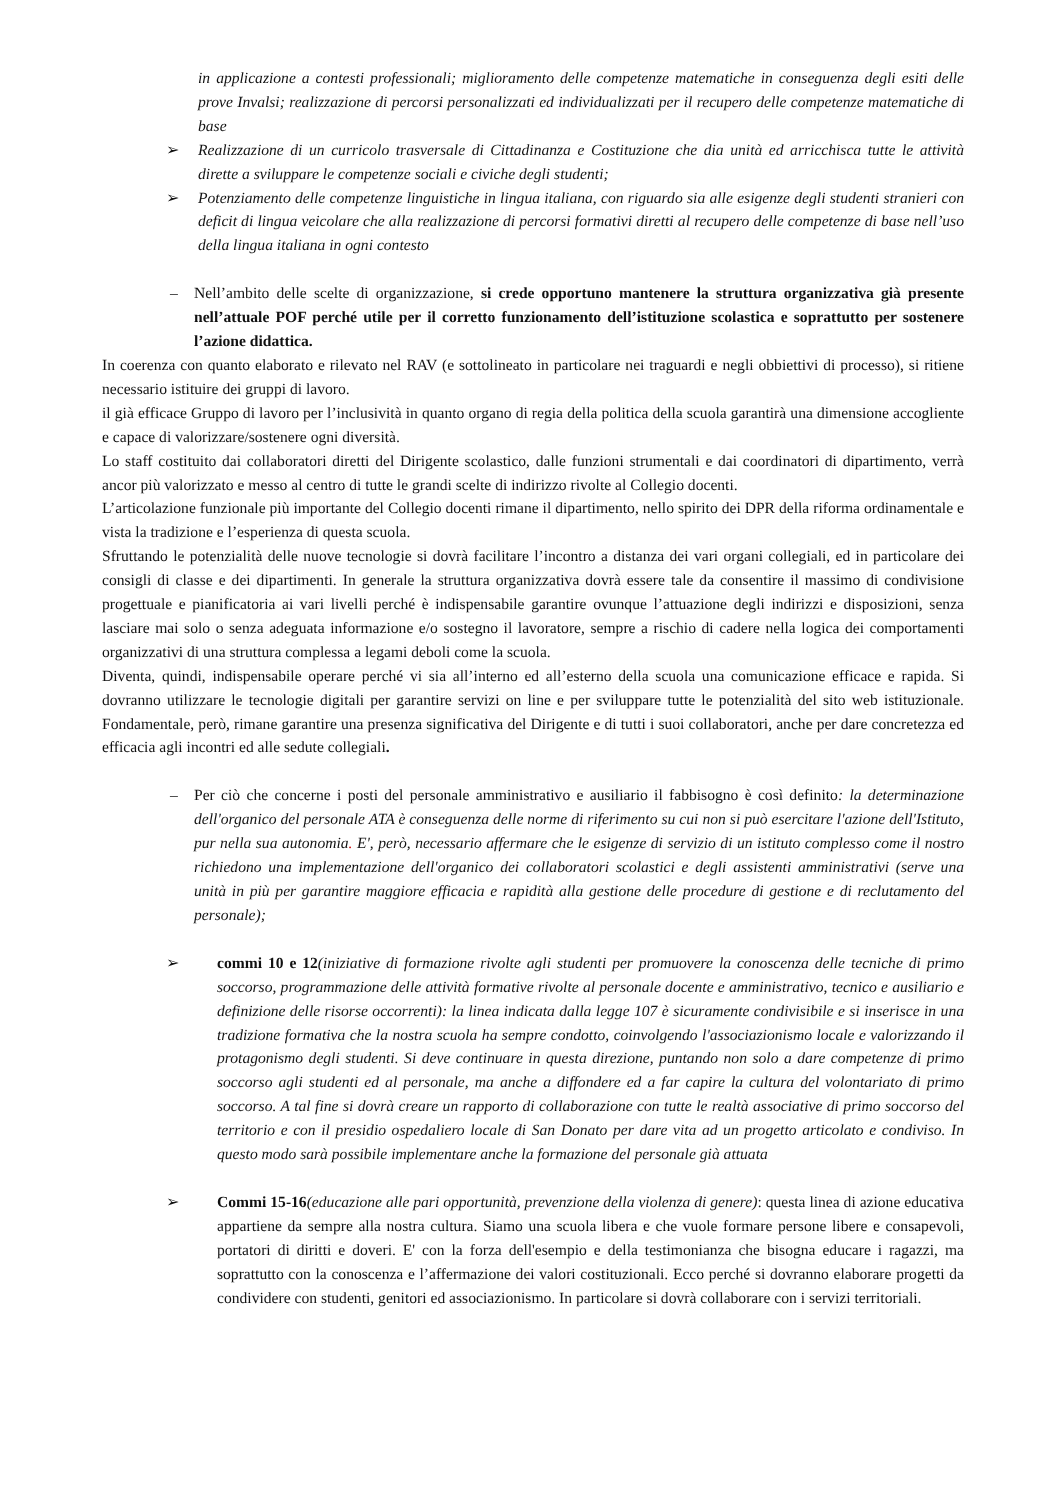in applicazione a contesti professionali; miglioramento delle competenze matematiche in conseguenza degli esiti delle prove Invalsi; realizzazione di percorsi personalizzati ed individualizzati per il recupero delle competenze matematiche di base
➢ Realizzazione di un curricolo trasversale di Cittadinanza e Costituzione che dia unità ed arricchisca tutte le attività dirette a sviluppare le competenze sociali e civiche degli studenti;
➢ Potenziamento delle competenze linguistiche in lingua italiana, con riguardo sia alle esigenze degli studenti stranieri con deficit di lingua veicolare che alla realizzazione di percorsi formativi diretti al recupero delle competenze di base nell’uso della lingua italiana in ogni contesto
– Nell’ambito delle scelte di organizzazione, si crede opportuno mantenere la struttura organizzativa già presente nell’attuale POF perché utile per il corretto funzionamento dell’istituzione scolastica e soprattutto per sostenere l’azione didattica.
In coerenza con quanto elaborato e rilevato nel RAV (e sottolineato in particolare nei traguardi e negli obbiettivi di processo), si ritiene necessario istituire dei gruppi di lavoro.
il già efficace Gruppo di lavoro per l’inclusività in quanto organo di regia della politica della scuola garantirà una dimensione accogliente e capace di valorizzare/sostenere ogni diversità.
Lo staff costituito dai collaboratori diretti del Dirigente scolastico, dalle funzioni strumentali e dai coordinatori di dipartimento, verrà ancor più valorizzato e messo al centro di tutte le grandi scelte di indirizzo rivolte al Collegio docenti.
L’articolazione funzionale più importante del Collegio docenti rimane il dipartimento, nello spirito dei DPR della riforma ordinamentale e vista la tradizione e l’esperienza di questa scuola.
Sfruttando le potenzialità delle nuove tecnologie si dovrà facilitare l’incontro a distanza dei vari organi collegiali, ed in particolare dei consigli di classe e dei dipartimenti. In generale la struttura organizzativa dovrà essere tale da consentire il massimo di condivisione progettuale e pianificatoria ai vari livelli perché è indispensabile garantire ovunque l’attuazione degli indirizzi e disposizioni, senza lasciare mai solo o senza adeguata informazione e/o sostegno il lavoratore, sempre a rischio di cadere nella logica dei comportamenti organizzativi di una struttura complessa a legami deboli come la scuola.
Diventa, quindi, indispensabile operare perché vi sia all’interno ed all’esterno della scuola una comunicazione efficace e rapida. Si dovranno utilizzare le tecnologie digitali per garantire servizi on line e per sviluppare tutte le potenzialità del sito web istituzionale. Fondamentale, però, rimane garantire una presenza significativa del Dirigente e di tutti i suoi collaboratori, anche per dare concretezza ed efficacia agli incontri ed alle sedute collegiali.
– Per ciò che concerne i posti del personale amministrativo e ausiliario il fabbisogno è così definito: la determinazione dell'organico del personale ATA è conseguenza delle norme di riferimento su cui non si può esercitare l'azione dell'Istituto, pur nella sua autonomia. E', però, necessario affermare che le esigenze di servizio di un istituto complesso come il nostro richiedono una implementazione dell'organico dei collaboratori scolastici e degli assistenti amministrativi (serve una unità in più per garantire maggiore efficacia e rapidità alla gestione delle procedure di gestione e di reclutamento del personale);
➢ commi 10 e 12(iniziative di formazione rivolte agli studenti per promuovere la conoscenza delle tecniche di primo soccorso, programmazione delle attività formative rivolte al personale docente e amministrativo, tecnico e ausiliario e definizione delle risorse occorrenti): la linea indicata dalla legge 107 è sicuramente condivisibile e si inserisce in una tradizione formativa che la nostra scuola ha sempre condotto, coinvolgendo l'associazionismo locale e valorizzando il protagonismo degli studenti. Si deve continuare in questa direzione, puntando non solo a dare competenze di primo soccorso agli studenti ed al personale, ma anche a diffondere ed a far capire la cultura del volontariato di primo soccorso. A tal fine si dovrà creare un rapporto di collaborazione con tutte le realtà associative di primo soccorso del territorio e con il presidio ospedaliero locale di San Donato per dare vita ad un progetto articolato e condiviso. In questo modo sarà possibile implementare anche la formazione del personale già attuata
➢ Commi 15-16(educazione alle pari opportunità, prevenzione della violenza di genere): questa linea di azione educativa appartiene da sempre alla nostra cultura. Siamo una scuola libera e che vuole formare persone libere e consapevoli, portatori di diritti e doveri. E' con la forza dell'esempio e della testimonianza che bisogna educare i ragazzi, ma soprattutto con la conoscenza e l’affermazione dei valori costituzionali. Ecco perché si dovranno elaborare progetti da condividere con studenti, genitori ed associazionismo. In particolare si dovrà collaborare con i servizi territoriali.